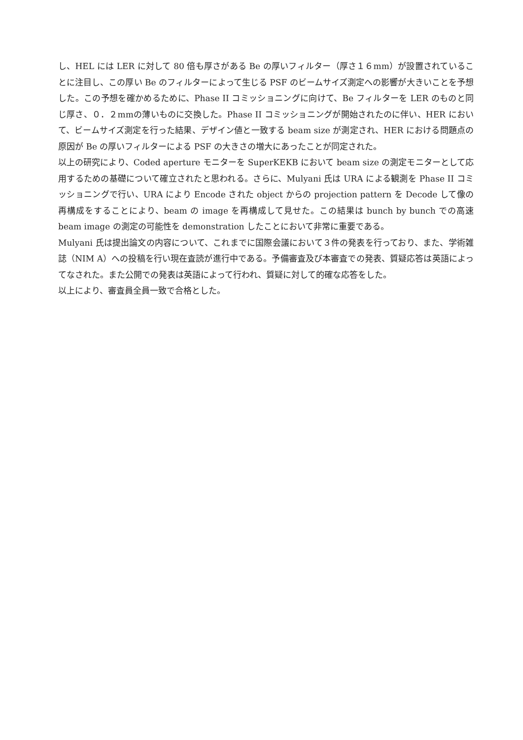し、HEL には LER に対して 80 倍も厚さがある Be の厚いフィルター（厚さ１６mm）が設置されていることに注目し、この厚い Be のフィルターによって生じる PSF のビームサイズ測定への影響が大きいことを予想した。この予想を確かめるために、Phase II コミッショニングに向けて、Be フィルターを LER のものと同じ厚さ、０．２mmの薄いものに交換した。Phase II コミッショニングが開始されたのに伴い、HER において、ビームサイズ測定を行った結果、デザイン値と一致する beam size が測定され、HER における問題点の原因が Be の厚いフィルターによる PSF の大きさの増大にあったことが同定された。
以上の研究により、Coded aperture モニターを SuperKEKB において beam size の測定モニターとして応用するための基礎について確立されたと思われる。さらに、Mulyani 氏は URA による観測を Phase II コミッショニングで行い、URA により Encode された object からの projection pattern を Decode して像の再構成をすることにより、beam の image を再構成して見せた。この結果は bunch by bunch での高速 beam image の測定の可能性を demonstration したことにおいて非常に重要である。
Mulyani 氏は提出論文の内容について、これまでに国際会議において３件の発表を行っており、また、学術雑誌（NIM A）への投稿を行い現在査読が進行中である。予備審査及び本審査での発表、質疑応答は英語によってなされた。また公開での発表は英語によって行われ、質疑に対して的確な応答をした。
以上により、審査員全員一致で合格とした。